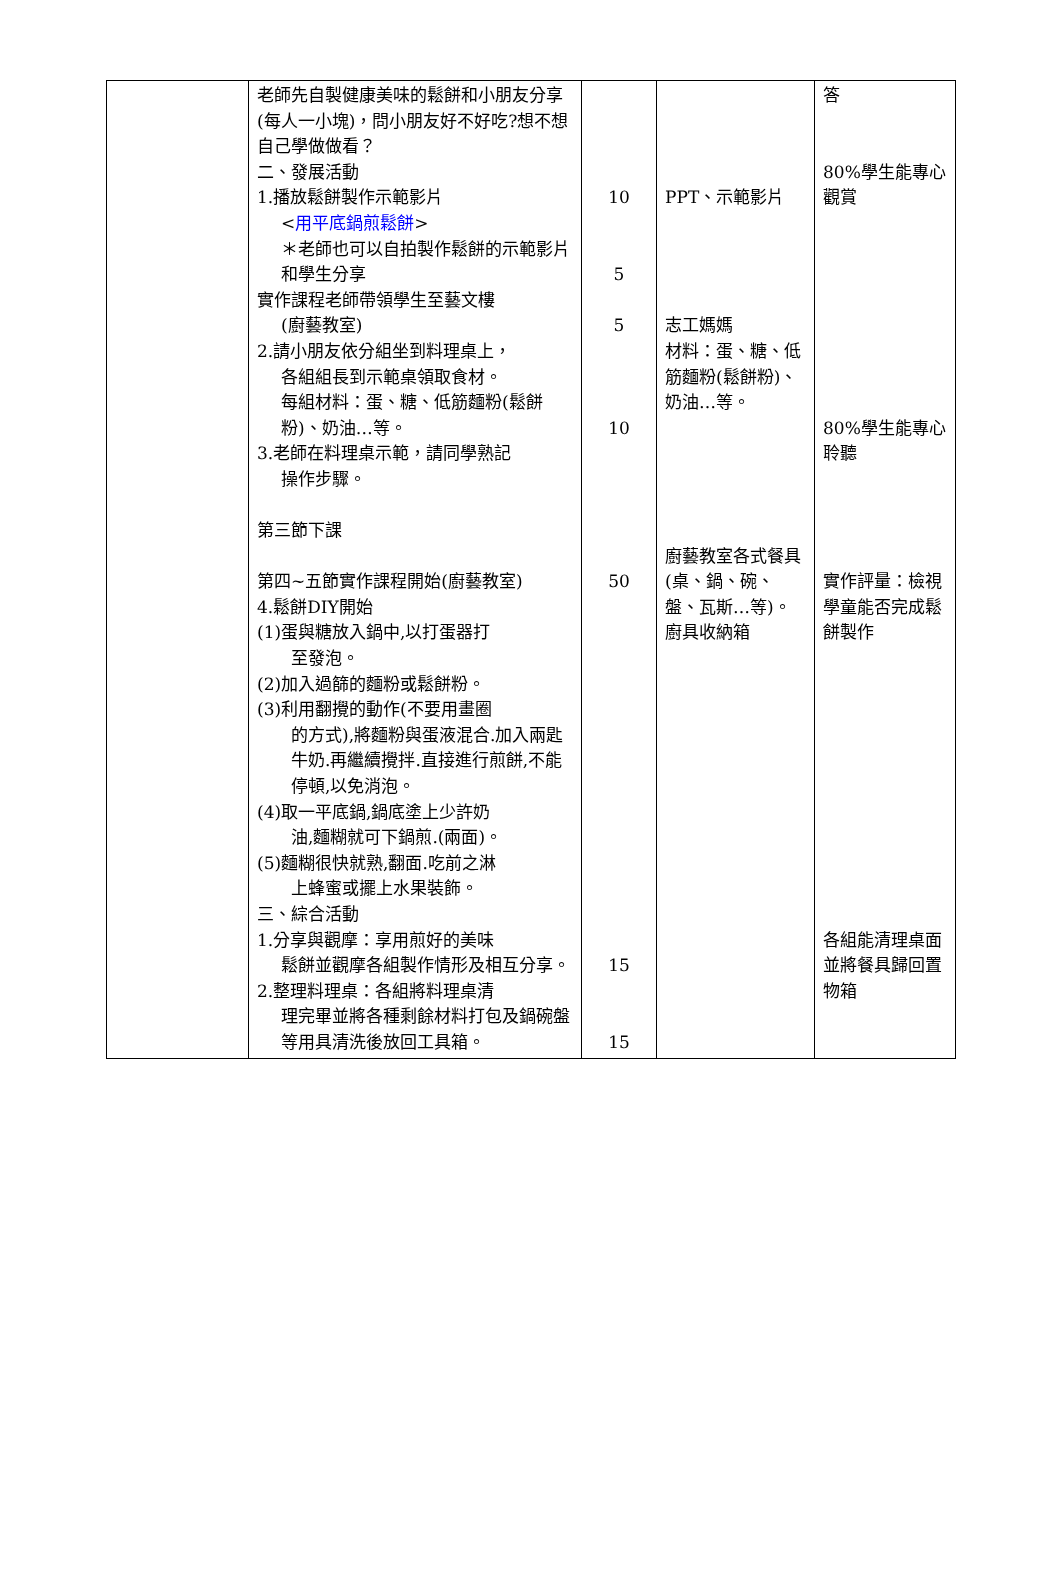| | 老師先自製健康美味的鬆餅和小朋友分享(每人一小塊)，問小朋友好不好吃?想不想自己學做做看？ 二、發展活動 1.播放鬆餅製作示範影片 < 用平底鍋煎鬆餅 > ＊老師也可以自拍製作鬆餅的示範影片和學生分享 實作課程老師帶領學生至藝文樓 (廚藝教室) 2.請小朋友依分組坐到料理桌上， 各組組長到示範桌領取食材。 每組材料：蛋、糖、低筋麵粉(鬆餅粉)、奶油…等。 3.老師在料理桌示範，請同學熟記 操作步驟。 第三節下課 第四~五節實作課程開始(廚藝教室) 4.鬆餅DIY開始 (1)蛋與糖放入鍋中,以打蛋器打 至發泡。 (2)加入過篩的麵粉或鬆餅粉。 (3)利用翻攪的動作(不要用畫圈 的方式),將麵粉與蛋液混合.加入兩匙牛奶.再繼續攪拌.直接進行煎餅,不能停頓,以免消泡。 (4)取一平底鍋,鍋底塗上少許奶 油,麵糊就可下鍋煎.(兩面)。 (5)麵糊很快就熟,翻面.吃前之淋 上蜂蜜或擺上水果裝飾。 三、綜合活動 1.分享與觀摩：享用煎好的美味 鬆餅並觀摩各組製作情形及相互分享。 2.整理料理桌：各組將料理桌清 理完畢並將各種剩餘材料打包及鍋碗盤等用具清洗後放回工具箱。 | 10 5 5 10 50 15 15 | PPT、示範影片 志工媽媽 材料：蛋、糖、低筋麵粉(鬆餅粉)、奶油…等。 廚藝教室各式餐具(桌、鍋、碗、盤、瓦斯…等)。廚具收納箱 | 答 80%學生能專心觀賞 80%學生能專心聆聽 實作評量：檢視學童能否完成鬆餅製作 各組能清理桌面並將餐具歸回置物箱 |